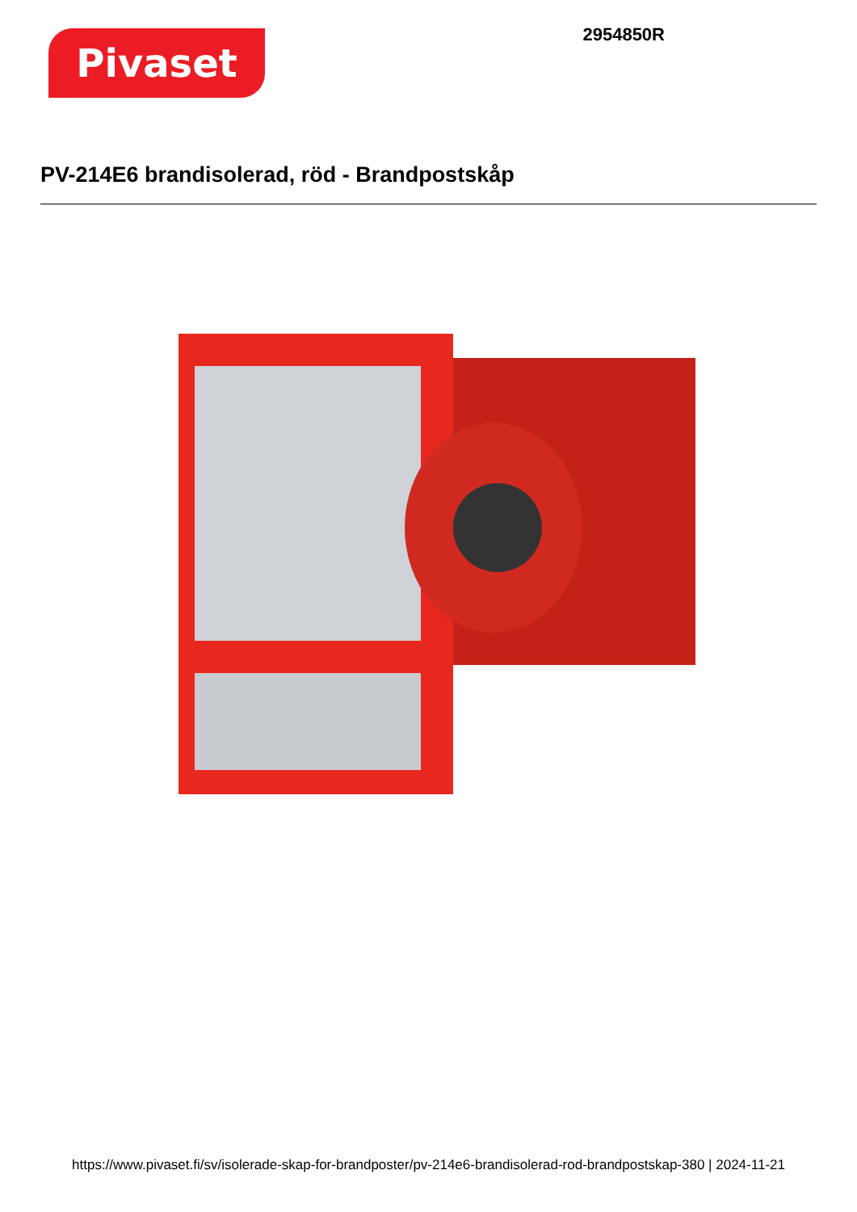Pivaset
2954850R
PV-214E6 brandisolerad, röd - Brandpostskåp
https://www.pivaset.fi/sv/isolerade-skap-for-brandposter/pv-214e6-brandisolerad-rod-brandpostskap-380 | 2024-11-21